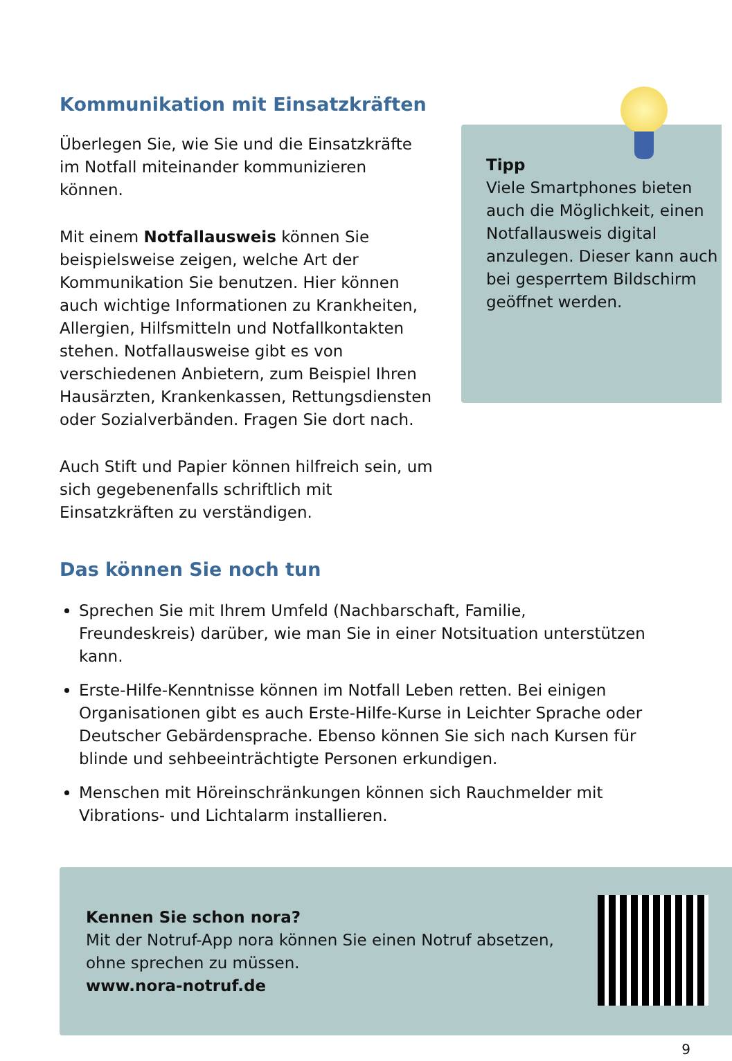Kommunikation mit Einsatzkräften
Überlegen Sie, wie Sie und die Einsatzkräfte im Notfall miteinander kommunizieren können.
Mit einem Notfallausweis können Sie beispiels­weise zeigen, welche Art der Kommunikation Sie benutzen. Hier können auch wichtige Informatio­nen zu Krankheiten, Allergien, Hilfsmitteln und Notfallkontakten stehen. Notfallausweise gibt es von verschiedenen Anbietern, zum Beispiel Ihren Hausärzten, Krankenkassen, Rettungsdiensten oder Sozialverbänden. Fragen Sie dort nach.
Auch Stift und Papier können hilfreich sein, um sich gegebenenfalls schriftlich mit Einsatzkräften zu verständigen.
Tipp
Viele Smartphones bieten auch die Möglichkeit, einen Notfallausweis digital anzulegen. Dieser kann auch bei gesperrtem Bildschirm geöffnet werden.
Das können Sie noch tun
Sprechen Sie mit Ihrem Umfeld (Nachbarschaft, Familie, Freundeskreis) darüber, wie man Sie in einer Notsituation unterstützen kann.
Erste-Hilfe-Kenntnisse können im Notfall Leben retten. Bei einigen Organisationen gibt es auch Erste-Hilfe-Kurse in Leichter Sprache oder Deutscher Gebärdensprache. Ebenso können Sie sich nach Kursen für blinde und sehbeeinträchtigte Personen erkundigen.
Menschen mit Höreinschränkungen können sich Rauchmelder mit Vibrations- und Lichtalarm installieren.
Kennen Sie schon nora?
Mit der Notruf-App nora können Sie einen Notruf absetzen,
ohne sprechen zu müssen.
www.nora-notruf.de
9